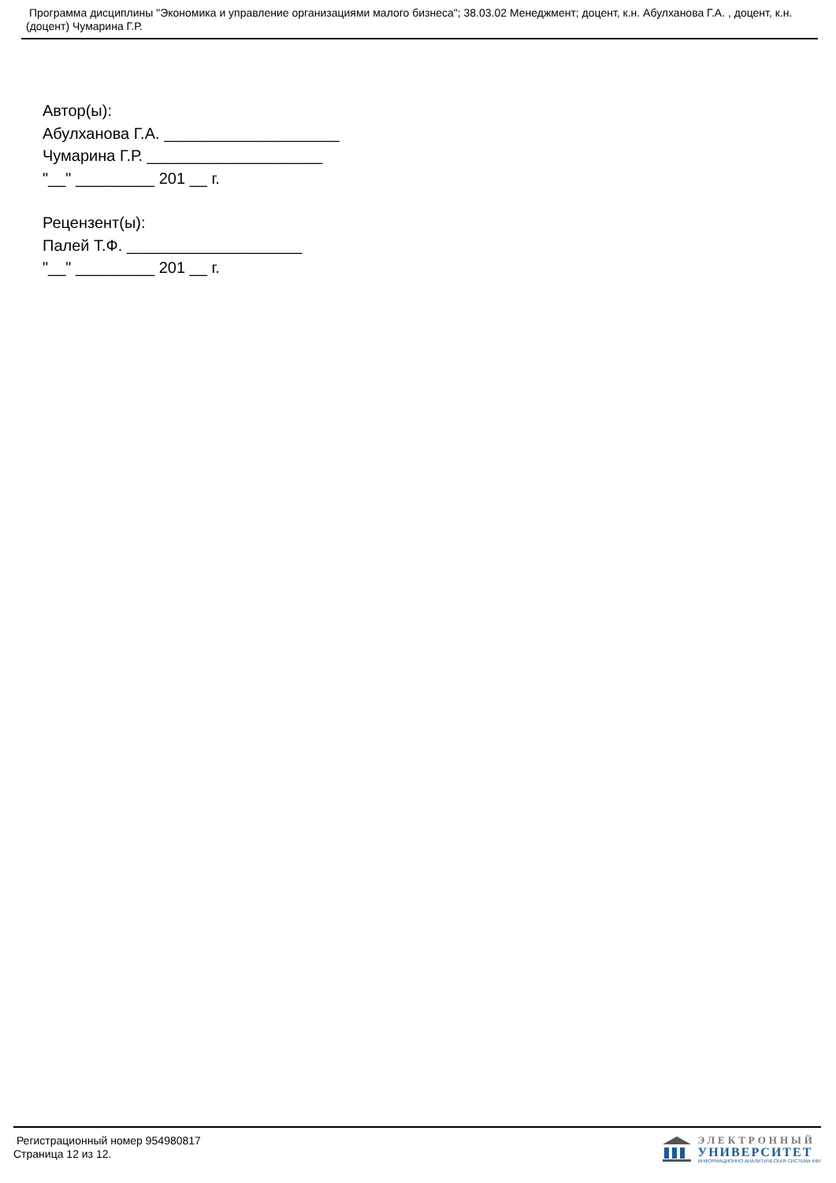Программа дисциплины "Экономика и управление организациями малого бизнеса"; 38.03.02 Менеджмент; доцент, к.н. Абулханова Г.А. , доцент, к.н. (доцент) Чумарина Г.Р.
Автор(ы):
Абулханова Г.А. ____________________
Чумарина Г.Р. ____________________
"__" _________ 201 __ г.
Рецензент(ы):
Палей Т.Ф. ____________________
"__" _________ 201 __ г.
Регистрационный номер 954980817
Страница 12 из 12.
ЭЛЕКТРОННЫЙ
УНИВЕРСИТЕТ
ИНФОРМАЦИОННО-АНАЛИТИЧЕСКАЯ СИСТЕМА КФУ